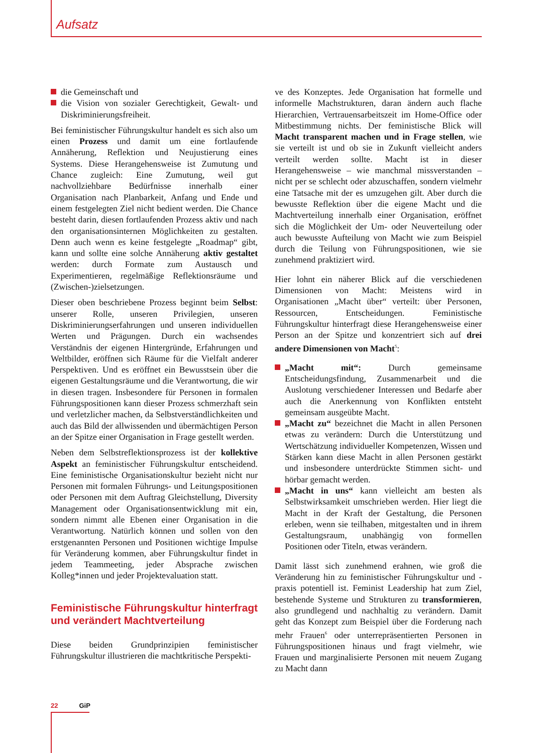Aufsatz
die Gemeinschaft und
die Vision von sozialer Gerechtigkeit, Gewalt- und Diskriminierungsfreiheit.
Bei feministischer Führungskultur handelt es sich also um einen Prozess und damit um eine fortlaufende Annäherung, Reflektion und Neujustierung eines Systems. Diese Herangehensweise ist Zumutung und Chance zugleich: Eine Zumutung, weil gut nachvollziehbare Bedürfnisse innerhalb einer Organisation nach Planbarkeit, Anfang und Ende und einem festgelegten Ziel nicht bedient werden. Die Chance besteht darin, diesen fortlaufenden Prozess aktiv und nach den organisationsinternen Möglichkeiten zu gestalten. Denn auch wenn es keine festgelegte „Roadmap“ gibt, kann und sollte eine solche Annäherung aktiv gestaltet werden: durch Formate zum Austausch und Experimentieren, regelmäßige Reflektionsräume und (Zwischen-)zielsetzungen.
Dieser oben beschriebene Prozess beginnt beim Selbst: unserer Rolle, unseren Privilegien, unseren Diskriminierungserfahrungen und unseren individuellen Werten und Prägungen. Durch ein wachsendes Verständnis der eigenen Hintergründe, Erfahrungen und Weltbilder, eröffnen sich Räume für die Vielfalt anderer Perspektiven. Und es eröffnet ein Bewusstsein über die eigenen Gestaltungsräume und die Verantwortung, die wir in diesen tragen. Insbesondere für Personen in formalen Führungspositionen kann dieser Prozess schmerzhaft sein und verletzlicher machen, da Selbstverständlichkeiten und auch das Bild der allwissenden und übermächtigen Person an der Spitze einer Organisation in Frage gestellt werden.
Neben dem Selbstreflektionsprozess ist der kollektive Aspekt an feministischer Führungskultur entscheidend. Eine feministische Organisationskultur bezieht nicht nur Personen mit formalen Führungs- und Leitungspositionen oder Personen mit dem Auftrag Gleichstellung, Diversity Management oder Organisationsentwicklung mit ein, sondern nimmt alle Ebenen einer Organisation in die Verantwortung. Natürlich können und sollen von den erstgenannten Personen und Positionen wichtige Impulse für Veränderung kommen, aber Führungskultur findet in jedem Teammeeting, jeder Absprache zwischen Kolleg*innen und jeder Projektevaluation statt.
Feministische Führungskultur hinterfragt und verändert Machtverteilung
Diese beiden Grundprinzipien feministischer Führungskultur illustrieren die machtkritische Perspekti-
ve des Konzeptes. Jede Organisation hat formelle und informelle Machstrukturen, daran ändern auch flache Hierarchien, Vertrauensarbeitszeit im Home-Office oder Mitbestimmung nichts. Der feministische Blick will Macht transparent machen und in Frage stellen, wie sie verteilt ist und ob sie in Zukunft vielleicht anders verteilt werden sollte. Macht ist in dieser Herangehensweise – wie manchmal missverstanden – nicht per se schlecht oder abzuschaffen, sondern vielmehr eine Tatsache mit der es umzugehen gilt. Aber durch die bewusste Reflektion über die eigene Macht und die Machtverteilung innerhalb einer Organisation, eröffnet sich die Möglichkeit der Um- oder Neuverteilung oder auch bewusste Aufteilung von Macht wie zum Beispiel durch die Teilung von Führungspositionen, wie sie zunehmend praktiziert wird.
Hier lohnt ein näherer Blick auf die verschiedenen Dimensionen von Macht: Meistens wird in Organisationen „Macht über“ verteilt: über Personen, Ressourcen, Entscheidungen. Feministische Führungskultur hinterfragt diese Herangehensweise einer Person an der Spitze und konzentriert sich auf drei andere Dimensionen von Macht<sup>5</sup>:
„Macht mit“: Durch gemeinsame Entscheidungsfindung, Zusammenarbeit und die Auslotung verschiedener Interessen und Bedarfe aber auch die Anerkennung von Konflikten entsteht gemeinsam ausgeübte Macht.
„Macht zu“ bezeichnet die Macht in allen Personen etwas zu verändern: Durch die Unterstützung und Wertschätzung individueller Kompetenzen, Wissen und Stärken kann diese Macht in allen Personen gestärkt und insbesondere unterdrückte Stimmen sicht- und hörbar gemacht werden.
„Macht in uns“ kann vielleicht am besten als Selbstwirksamkeit umschrieben werden. Hier liegt die Macht in der Kraft der Gestaltung, die Personen erleben, wenn sie teilhaben, mitgestalten und in ihrem Gestaltungsraum, unabhängig von formellen Positionen oder Titeln, etwas verändern.
Damit lässt sich zunehmend erahnen, wie groß die Veränderung hin zu feministischer Führungskultur und -praxis potentiell ist. Feminist Leadership hat zum Ziel, bestehende Systeme und Strukturen zu transformieren, also grundlegend und nachhaltig zu verändern. Damit geht das Konzept zum Beispiel über die Forderung nach mehr Frauen<sup>6</sup> oder unterrepräsentierten Personen in Führungspositionen hinaus und fragt vielmehr, wie Frauen und marginalisierte Personen mit neuem Zugang zu Macht dann
22 GiP